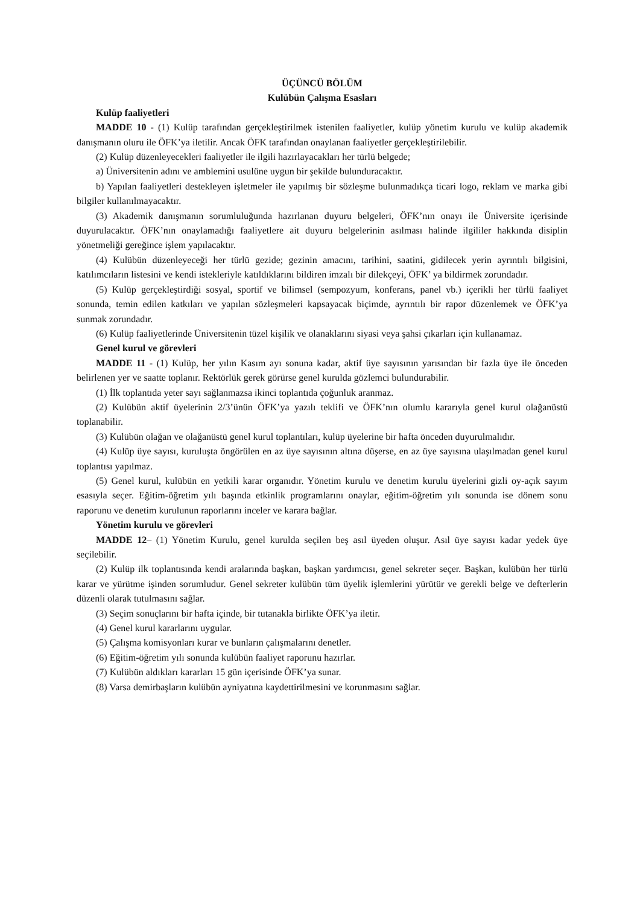ÜÇÜNCÜ BÖLÜM
Kulübün Çalışma Esasları
Kulüp faaliyetleri
MADDE 10 - (1) Kulüp tarafından gerçekleştirilmek istenilen faaliyetler, kulüp yönetim kurulu ve kulüp akademik danışmanın oluru ile ÖFK’ya iletilir. Ancak ÖFK tarafından onaylanan faaliyetler gerçekleştirilebilir.
(2) Kulüp düzenleyecekleri faaliyetler ile ilgili hazırlayacakları her türlü belgede;
a) Üniversitenin adını ve amblemini usulüne uygun bir şekilde bulunduracaktır.
b) Yapılan faaliyetleri destekleyen işletmeler ile yapılmış bir sözleşme bulunmadıkça ticari logo, reklam ve marka gibi bilgiler kullanılmayacaktır.
(3) Akademik danışmanın sorumluluğunda hazırlanan duyuru belgeleri, ÖFK’nın onayı ile Üniversite içerisinde duyurulacaktır. ÖFK’nın onaylamadığı faaliyetlere ait duyuru belgelerinin asılması halinde ilgililer hakkında disiplin yönetmeliği gereğince işlem yapılacaktır.
(4) Kulübün düzenleyeceği her türlü gezide; gezinin amacını, tarihini, saatini, gidilecek yerin ayrıntılı bilgisini, katılımcıların listesini ve kendi istekleriyle katıldıklarını bildiren imzalı bir dilekçeyi, ÖFK’ ya bildirmek zorundadır.
(5) Kulüp gerçekleştirdiği sosyal, sportif ve bilimsel (sempozyum, konferans, panel vb.) içerikli her türlü faaliyet sonunda, temin edilen katkıları ve yapılan sözleşmeleri kapsayacak biçimde, ayrıntılı bir rapor düzenlemek ve ÖFK’ya sunmak zorundadır.
(6) Kulüp faaliyetlerinde Üniversitenin tüzel kişilik ve olanaklarını siyasi veya şahsi çıkarları için kullanamaz.
Genel kurul ve görevleri
MADDE 11 - (1) Kulüp, her yılın Kasım ayı sonuna kadar, aktif üye sayısının yarısından bir fazla üye ile önceden belirlenen yer ve saatte toplanır. Rektörlük gerek görürse genel kurulda gözlemci bulundurabilir.
(1) İlk toplantıda yeter sayı sağlanmazsa ikinci toplantıda çoğunluk aranmaz.
(2) Kulübün aktif üyelerinin 2/3’ünün ÖFK’ya yazılı teklifi ve ÖFK’nın olumlu kararıyla genel kurul olağanüstü toplanabilir.
(3) Kulübün olağan ve olağanüstü genel kurul toplantıları, kulüp üyelerine bir hafta önceden duyurulmalıdır.
(4) Kulüp üye sayısı, kuruluşta öngörülen en az üye sayısının altına düşerse, en az üye sayısına ulaşılmadan genel kurul toplantısı yapılmaz.
(5) Genel kurul, kulübün en yetkili karar organıdır. Yönetim kurulu ve denetim kurulu üyelerini gizli oy-açık sayım esasıyla seçer. Eğitim-öğretim yılı başında etkinlik programlarını onaylar, eğitim-öğretim yılı sonunda ise dönem sonu raporunu ve denetim kurulunun raporlarını inceler ve karara bağlar.
Yönetim kurulu ve görevleri
MADDE 12– (1) Yönetim Kurulu, genel kurulda seçilen beş asıl üyeden oluşur. Asıl üye sayısı kadar yedek üye seçilebilir.
(2) Kulüp ilk toplantısında kendi aralarında başkan, başkan yardımcısı, genel sekreter seçer. Başkan, kulübün her türlü karar ve yürütme işinden sorumludur. Genel sekreter kulübün tüm üyelik işlemlerini yürütür ve gerekli belge ve defterlerin düzenli olarak tutulmasını sağlar.
(3) Seçim sonuçlarını bir hafta içinde, bir tutanakla birlikte ÖFK’ya iletir.
(4) Genel kurul kararlarını uygular.
(5) Çalışma komisyonları kurar ve bunların çalışmalarını denetler.
(6) Eğitim-öğretim yılı sonunda kulübün faaliyet raporunu hazırlar.
(7) Kulübün aldıkları kararları 15 gün içerisinde ÖFK’ya sunar.
(8) Varsa demirbaşların kulübün ayniyatına kaydettirilmesini ve korunmasını sağlar.